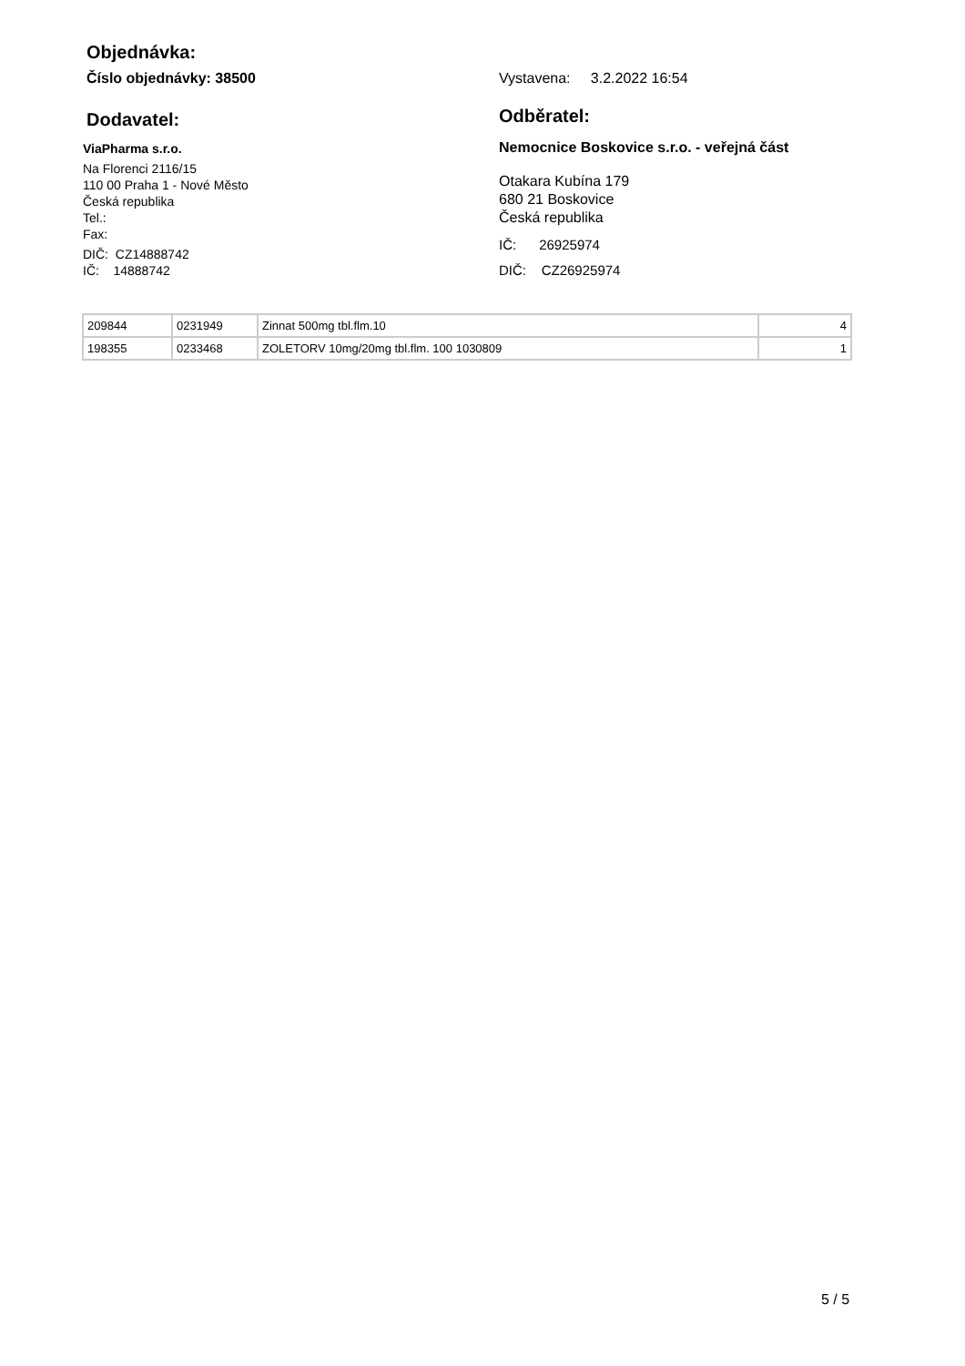Objednávka:
Číslo objednávky: 38500 Vystavena: 3.2.2022 16:54
Dodavatel: Odběratel:
ViaPharma s.r.o.
Na Florenci 2116/15
110 00 Praha 1 - Nové Město
Česká republika
Tel.:
Fax:
DIČ: CZ14888742
IČ: 14888742
Nemocnice Boskovice s.r.o. - veřejná část
Otakara Kubína 179
680 21 Boskovice
Česká republika
IČ: 26925974
DIČ: CZ26925974
| 209844 | 0231949 | Zinnat 500mg tbl.flm.10 | 4 |
| 198355 | 0233468 | ZOLETORV 10mg/20mg tbl.flm. 100 1030809 | 1 |
5 / 5